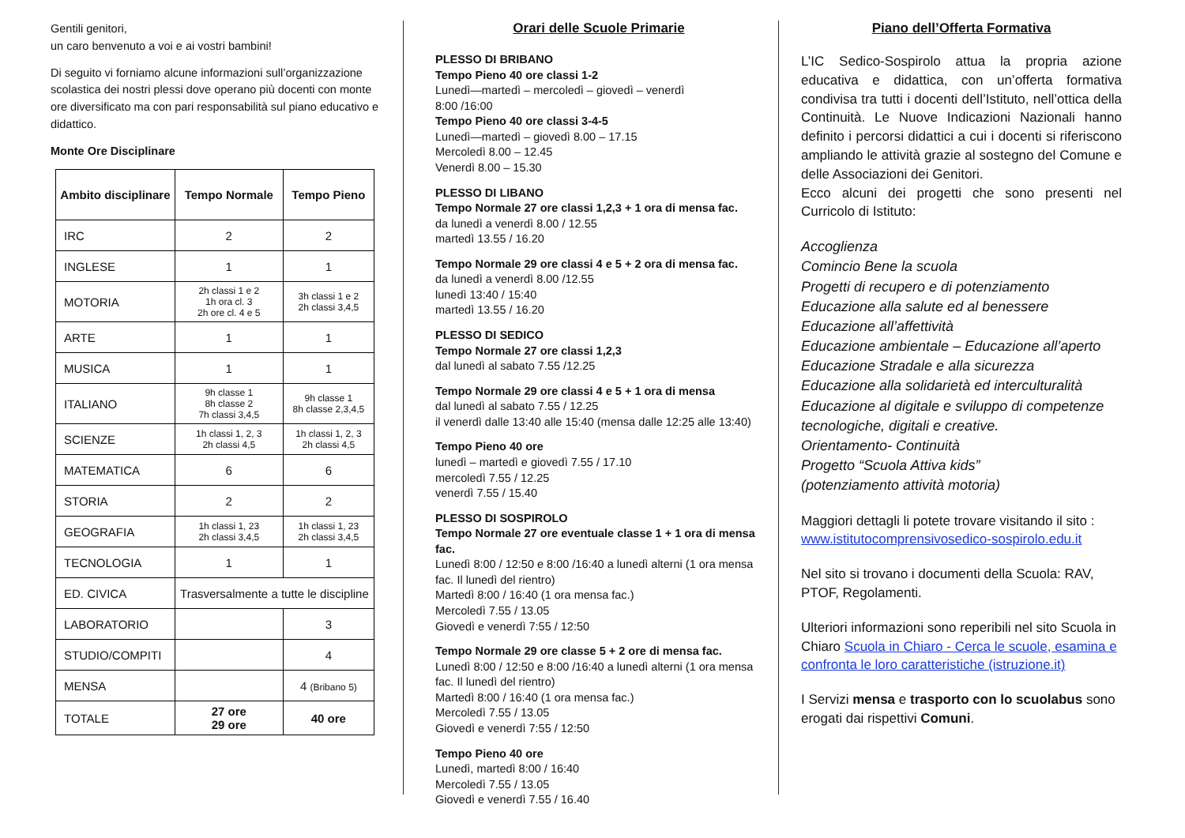Gentili genitori,
un caro benvenuto a voi e ai vostri bambini!
Di seguito vi forniamo alcune informazioni sull’organizzazione scolastica dei nostri plessi dove operano più docenti con monte ore diversificato ma con pari responsabilità sul piano educativo e didattico.
Monte Ore Disciplinare
| Ambito disciplinare | Tempo Normale | Tempo Pieno |
| --- | --- | --- |
| IRC | 2 | 2 |
| INGLESE | 1 | 1 |
| MOTORIA | 2h classi 1 e 2 1h ora cl. 3 2h ore cl. 4 e 5 | 3h classi 1 e 2 2h classi 3,4,5 |
| ARTE | 1 | 1 |
| MUSICA | 1 | 1 |
| ITALIANO | 9h classe 1 8h classe 2 7h classi 3,4,5 | 9h classe 1 8h classe 2,3,4,5 |
| SCIENZE | 1h classi 1, 2, 3 2h classi 4,5 | 1h classi 1, 2, 3 2h classi 4,5 |
| MATEMATICA | 6 | 6 |
| STORIA | 2 | 2 |
| GEOGRAFIA | 1h classi 1, 23 2h classi 3,4,5 | 1h classi 1, 23 2h classi 3,4,5 |
| TECNOLOGIA | 1 | 1 |
| ED. CIVICA | Trasversalmente a tutte le discipline | |
| LABORATORIO | | 3 |
| STUDIO/COMPITI | | 4 |
| MENSA | | 4 (Bribano 5) |
| TOTALE | 27 ore 29 ore | 40 ore |
Orari delle Scuole Primarie
PLESSO DI BRIBANO
Tempo Pieno 40 ore classi 1-2
Lunedì—martedì – mercoledì – giovedì – venerdì
8:00 /16:00
Tempo Pieno 40 ore classi 3-4-5
Lunedì—martedì – giovedì 8.00 – 17.15
Mercoledì 8.00 – 12.45
Venerdì 8.00 – 15.30
PLESSO DI LIBANO
Tempo Normale 27 ore classi 1,2,3 + 1 ora di mensa fac.
da lunedì a venerdì 8.00 / 12.55
martedì 13.55 / 16.20
Tempo Normale 29 ore classi 4 e 5 + 2 ora di mensa fac.
da lunedì a venerdì 8.00 /12.55
lunedì 13:40 / 15:40
martedì 13.55 / 16.20
PLESSO DI SEDICO
Tempo Normale 27 ore classi 1,2,3
dal lunedì al sabato 7.55 /12.25
Tempo Normale 29 ore classi 4 e 5 + 1 ora di mensa
dal lunedì al sabato 7.55 / 12.25
il venerdì dalle 13:40 alle 15:40 (mensa dalle 12:25 alle 13:40)
Tempo Pieno 40 ore
lunedì – martedì e giovedì 7.55 / 17.10
mercoledì 7.55 / 12.25
venerdì 7.55 / 15.40
PLESSO DI SOSPIROLO
Tempo Normale 27 ore eventuale classe 1 + 1 ora di mensa fac.
Lunedì 8:00 / 12:50 e 8:00 /16:40 a lunedì alterni (1 ora mensa fac. Il lunedì del rientro)
Martedì 8:00 / 16:40 (1 ora mensa fac.)
Mercoledì 7.55 / 13.05
Giovedì e venerdì 7:55 / 12:50
Tempo Normale 29 ore classe 5 + 2 ore di mensa fac.
Lunedì 8:00 / 12:50 e 8:00 /16:40 a lunedì alterni (1 ora mensa fac. Il lunedì del rientro)
Martedì 8:00 / 16:40 (1 ora mensa fac.)
Mercoledì 7.55 / 13.05
Giovedì e venerdì 7:55 / 12:50
Tempo Pieno 40 ore
Lunedì, martedì 8:00 / 16:40
Mercoledì 7.55 / 13.05
Giovedì e venerdì 7.55 / 16.40
Piano dell’Offerta Formativa
L’IC Sedico-Sospirolo attua la propria azione educativa e didattica, con un’offerta formativa condivisa tra tutti i docenti dell’Istituto, nell’ottica della Continuità. Le Nuove Indicazioni Nazionali hanno definito i percorsi didattici a cui i docenti si riferiscono ampliando le attività grazie al sostegno del Comune e delle Associazioni dei Genitori.
Ecco alcuni dei progetti che sono presenti nel Curricolo di Istituto:
Accoglienza
Comincio Bene la scuola
Progetti di recupero e di potenziamento
Educazione alla salute ed al benessere
Educazione all’affettività
Educazione ambientale – Educazione all’aperto
Educazione Stradale e alla sicurezza
Educazione alla solidarietà ed interculturalità
Educazione al digitale e sviluppo di competenze tecnologiche, digitali e creative.
Orientamento- Continuità
Progetto “Scuola Attiva kids”
(potenziamento attività motoria)
Maggiori dettagli li potete trovare visitando il sito :
www.istitutocomprensivosedico-sospirolo.edu.it
Nel sito si trovano i documenti della Scuola: RAV, PTOF, Regolamenti.
Ulteriori informazioni sono reperibili nel sito Scuola in Chiaro Scuola in Chiaro - Cerca le scuole, esamina e confronta le loro caratteristiche (istruzione.it)
I Servizi mensa e trasporto con lo scuolabus sono erogati dai rispettivi Comuni.